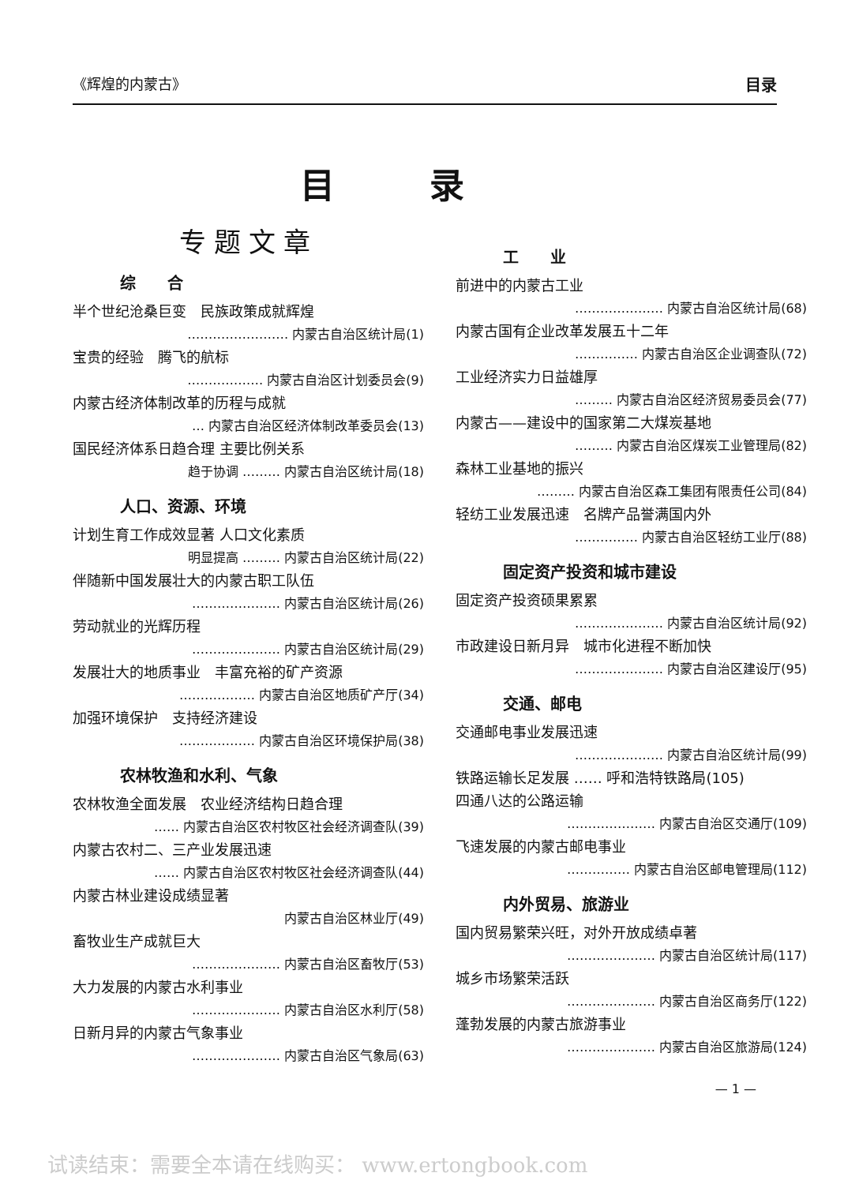《辉煌的内蒙古》 目录
目录
专题文章
综　　合
半个世纪沧桑巨变　民族政策成就辉煌
…………………… 内蒙古自治区统计局(1)
宝贵的经验　腾飞的航标
……………… 内蒙古自治区计划委员会(9)
内蒙古经济体制改革的历程与成就
… 内蒙古自治区经济体制改革委员会(13)
国民经济体系日趋合理 主要比例关系
趋于协调 ……… 内蒙古自治区统计局(18)
人口、资源、环境
计划生育工作成效显著 人口文化素质
明显提高 ……… 内蒙古自治区统计局(22)
伴随新中国发展壮大的内蒙古职工队伍
………………… 内蒙古自治区统计局(26)
劳动就业的光辉历程
………………… 内蒙古自治区统计局(29)
发展壮大的地质事业　丰富充裕的矿产资源
……………… 内蒙古自治区地质矿产厅(34)
加强环境保护　支持经济建设
……………… 内蒙古自治区环境保护局(38)
农林牧渔和水利、气象
农林牧渔全面发展　农业经济结构日趋合理
…… 内蒙古自治区农村牧区社会经济调查队(39)
内蒙古农村二、三产业发展迅速
…… 内蒙古自治区农村牧区社会经济调查队(44)
内蒙古林业建设成绩显著
内蒙古自治区林业厅(49)
畜牧业生产成就巨大
………………… 内蒙古自治区畜牧厅(53)
大力发展的内蒙古水利事业
………………… 内蒙古自治区水利厅(58)
日新月异的内蒙古气象事业
………………… 内蒙古自治区气象局(63)
工　　业
前进中的内蒙古工业
………………… 内蒙古自治区统计局(68)
内蒙古国有企业改革发展五十二年
…………… 内蒙古自治区企业调查队(72)
工业经济实力日益雄厚
……… 内蒙古自治区经济贸易委员会(77)
内蒙古——建设中的国家第二大煤炭基地
……… 内蒙古自治区煤炭工业管理局(82)
森林工业基地的振兴
……… 内蒙古自治区森工集团有限责任公司(84)
轻纺工业发展迅速　名牌产品誉满国内外
…………… 内蒙古自治区轻纺工业厅(88)
固定资产投资和城市建设
固定资产投资硕果累累
………………… 内蒙古自治区统计局(92)
市政建设日新月异　城市化进程不断加快
………………… 内蒙古自治区建设厅(95)
交通、邮电
交通邮电事业发展迅速
………………… 内蒙古自治区统计局(99)
铁路运输长足发展 …… 呼和浩特铁路局(105)
四通八达的公路运输
………………… 内蒙古自治区交通厅(109)
飞速发展的内蒙古邮电事业
…………… 内蒙古自治区邮电管理局(112)
内外贸易、旅游业
国内贸易繁荣兴旺，对外开放成绩卓著
………………… 内蒙古自治区统计局(117)
城乡市场繁荣活跃
………………… 内蒙古自治区商务厅(122)
蓬勃发展的内蒙古旅游事业
………………… 内蒙古自治区旅游局(124)
— 1 —
试读结束：需要全本请在线购买： www.ertongbook.com